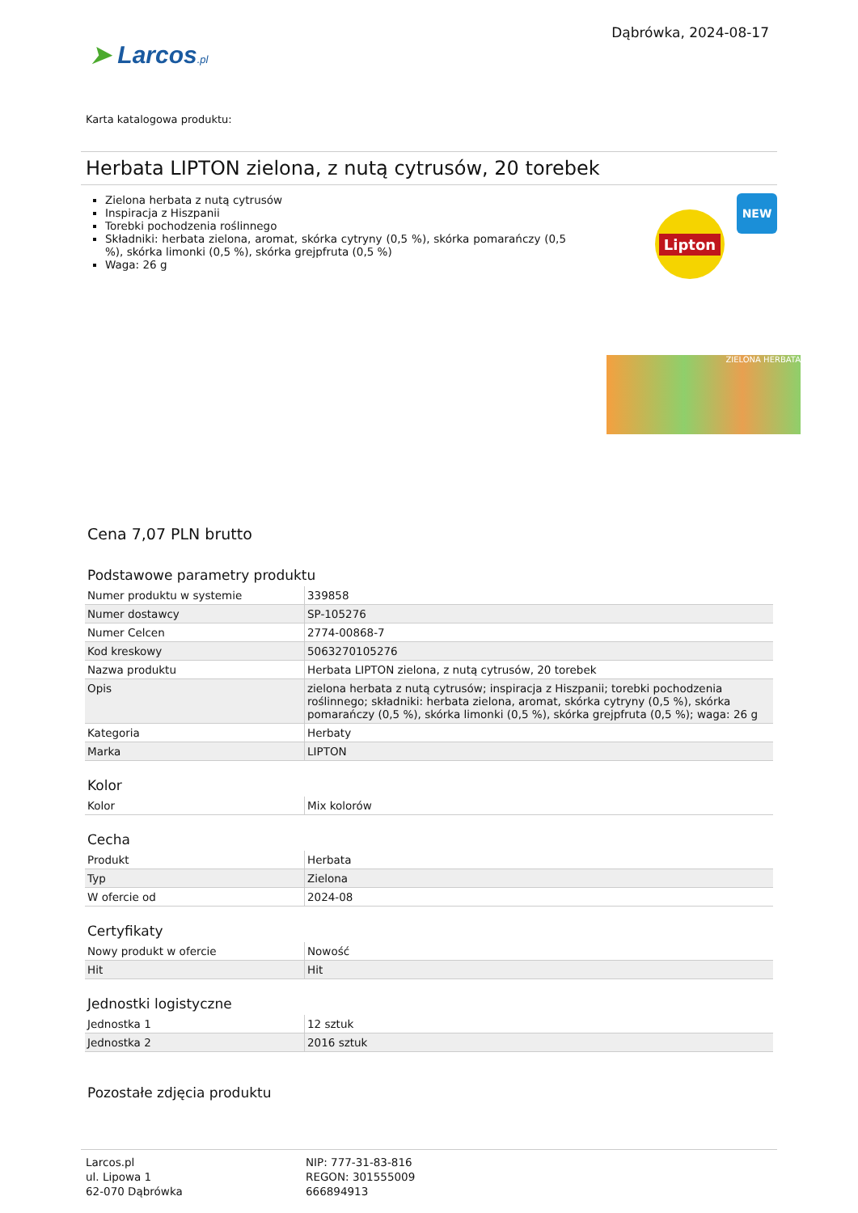➤ Larcos.pl
Dąbrówka, 2024-08-17
Karta katalogowa produktu:
Herbata LIPTON zielona, z nutą cytrusów, 20 torebek
Zielona herbata z nutą cytrusów
Inspiracja z Hiszpanii
Torebki pochodzenia roślinnego
Składniki: herbata zielona, aromat, skórka cytryny (0,5 %), skórka pomarańczy (0,5 %), skórka limonki (0,5 %), skórka grejpfruta (0,5 %)
Waga: 26 g
Lipton
NEW
ZIELONA HERBATA
Cena 7,07 PLN brutto
Podstawowe parametry produktu
| Numer produktu w systemie | 339858 |
| Numer dostawcy | SP-105276 |
| Numer Celcen | 2774-00868-7 |
| Kod kreskowy | 5063270105276 |
| Nazwa produktu | Herbata LIPTON zielona, z nutą cytrusów, 20 torebek |
| Opis | zielona herbata z nutą cytrusów; inspiracja z Hiszpanii; torebki pochodzenia roślinnego; składniki: herbata zielona, aromat, skórka cytryny (0,5 %), skórka pomarańczy (0,5 %), skórka limonki (0,5 %), skórka grejpfruta (0,5 %); waga: 26 g |
| Kategoria | Herbaty |
| Marka | LIPTON |
Kolor
| Kolor | Mix kolorów |
Cecha
| Produkt | Herbata |
| Typ | Zielona |
| W ofercie od | 2024-08 |
Certyfikaty
| Nowy produkt w ofercie | Nowość |
| Hit | Hit |
Jednostki logistyczne
| Jednostka 1 | 12 sztuk |
| Jednostka 2 | 2016 sztuk |
Pozostałe zdjęcia produktu
Larcos.pl
ul. Lipowa 1
62-070 Dąbrówka
NIP: 777-31-83-816
REGON: 301555009
666894913